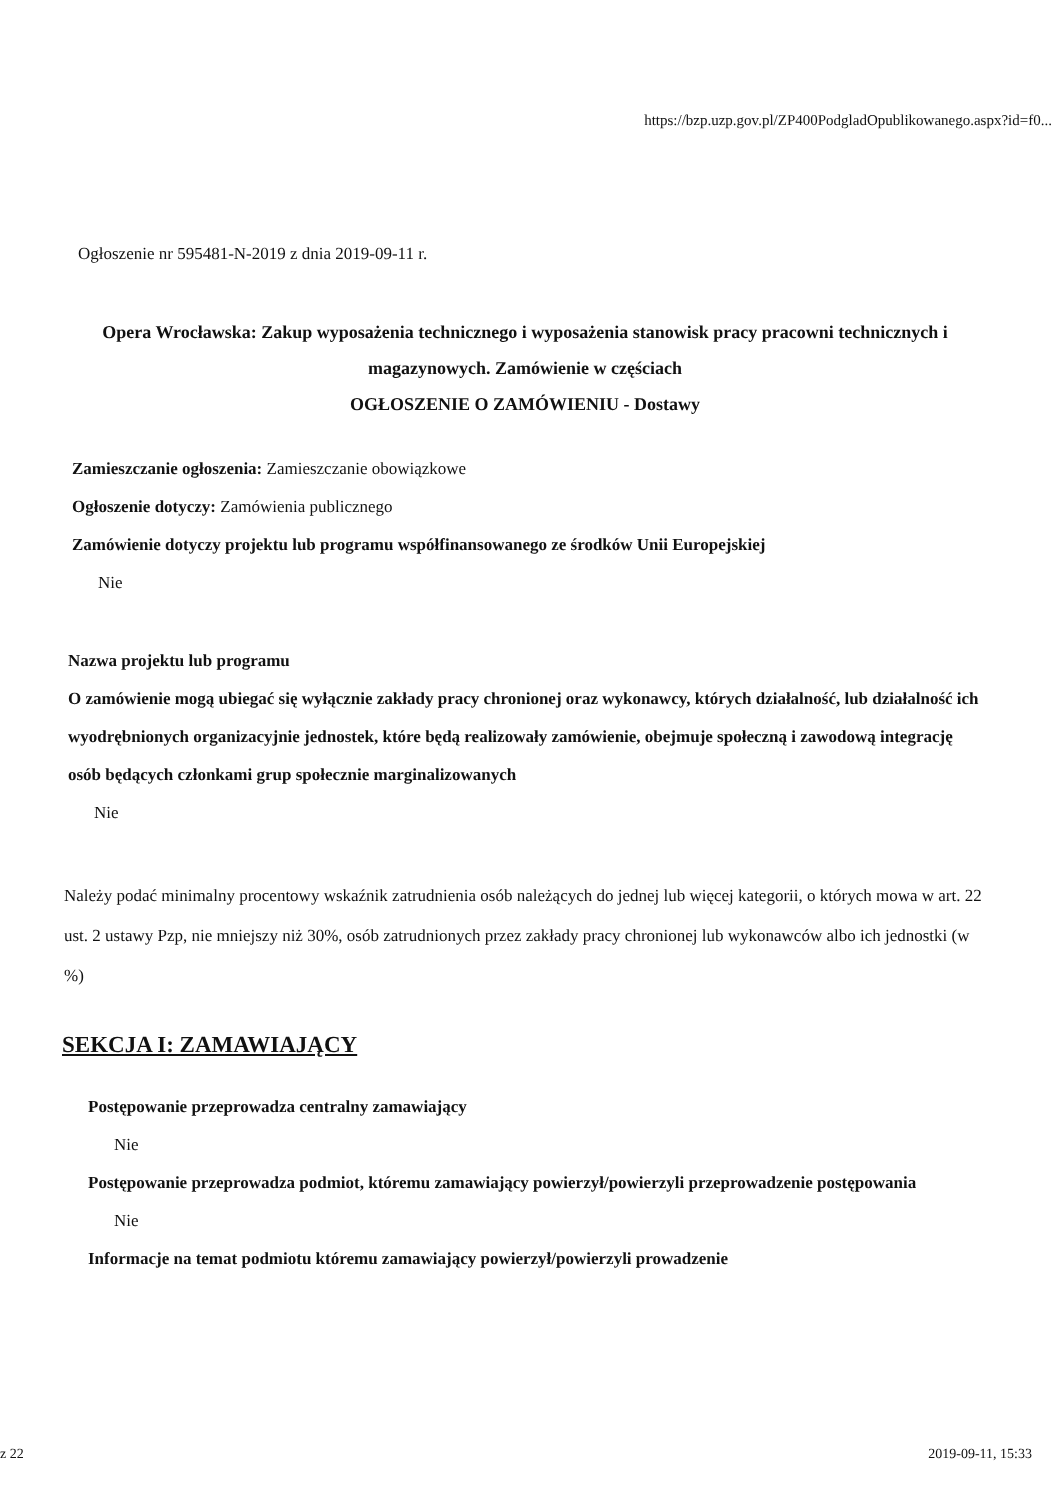https://bzp.uzp.gov.pl/ZP400PodgladOpublikowanego.aspx?id=f0...
Ogłoszenie nr 595481-N-2019 z dnia 2019-09-11 r.
Opera Wrocławska: Zakup wyposażenia technicznego i wyposażenia stanowisk pracy pracowni technicznych i magazynowych. Zamówienie w częściach
OGŁOSZENIE O ZAMÓWIENIU - Dostawy
Zamieszczanie ogłoszenia: Zamieszczanie obowiązkowe
Ogłoszenie dotyczy: Zamówienia publicznego
Zamówienie dotyczy projektu lub programu współfinansowanego ze środków Unii Europejskiej
Nie
Nazwa projektu lub programu
O zamówienie mogą ubiegać się wyłącznie zakłady pracy chronionej oraz wykonawcy, których działalność, lub działalność ich wyodrębnionych organizacyjnie jednostek, które będą realizowały zamówienie, obejmuje społeczną i zawodową integrację osób będących członkami grup społecznie marginalizowanych
Nie
Należy podać minimalny procentowy wskaźnik zatrudnienia osób należących do jednej lub więcej kategorii, o których mowa w art. 22 ust. 2 ustawy Pzp, nie mniejszy niż 30%, osób zatrudnionych przez zakłady pracy chronionej lub wykonawców albo ich jednostki (w %)
SEKCJA I: ZAMAWIAJĄCY
Postępowanie przeprowadza centralny zamawiający
Nie
Postępowanie przeprowadza podmiot, któremu zamawiający powierzył/powierzyli przeprowadzenie postępowania
Nie
Informacje na temat podmiotu któremu zamawiający powierzył/powierzyli prowadzenie
z 22 2019-09-11, 15:33